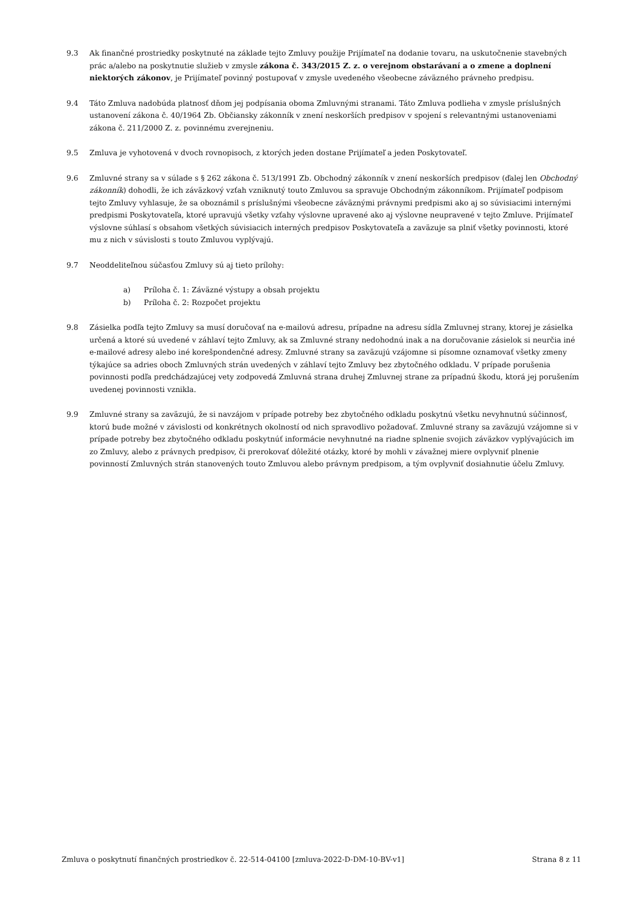9.3 Ak finančné prostriedky poskytnuté na základe tejto Zmluvy použije Prijímateľ na dodanie tovaru, na uskutočnenie stavebných prác a/alebo na poskytnutie služieb v zmysle zákona č. 343/2015 Z. z. o verejnom obstarávaní a o zmene a doplnení niektorých zákonov, je Prijímateľ povinný postupovať v zmysle uvedeného všeobecne záväzného právneho predpisu.
9.4 Táto Zmluva nadobúda platnosť dňom jej podpísania oboma Zmluvnými stranami. Táto Zmluva podlieha v zmysle príslušných ustanovení zákona č. 40/1964 Zb. Občiansky zákonník v znení neskorších predpisov v spojení s relevantnými ustanoveniami zákona č. 211/2000 Z. z. povinnému zverejneniu.
9.5 Zmluva je vyhotovená v dvoch rovnopisoch, z ktorých jeden dostane Prijímateľ a jeden Poskytovateľ.
9.6 Zmluvné strany sa v súlade s § 262 zákona č. 513/1991 Zb. Obchodný zákonník v znení neskorších predpisov (ďalej len Obchodný zákonník) dohodli, že ich záväzkový vzťah vzniknutý touto Zmluvou sa spravuje Obchodným zákonníkom. Prijímateľ podpisom tejto Zmluvy vyhlasuje, že sa oboznámil s príslušnými všeobecne záväznými právnymi predpismi ako aj so súvisiacimi internými predpismi Poskytovateľa, ktoré upravujú všetky vzťahy výslovne upravené ako aj výslovne neupravené v tejto Zmluve. Prijímateľ výslovne súhlasí s obsahom všetkých súvisiacich interných predpisov Poskytovateľa a zaväzuje sa plniť všetky povinnosti, ktoré mu z nich v súvislosti s touto Zmluvou vyplývajú.
9.7 Neoddeliteľnou súčasťou Zmluvy sú aj tieto prílohy:
a) Príloha č. 1: Záväzné výstupy a obsah projektu
b) Príloha č. 2: Rozpočet projektu
9.8 Zásielka podľa tejto Zmluvy sa musí doručovať na e-mailovú adresu, prípadne na adresu sídla Zmluvnej strany, ktorej je zásielka určená a ktoré sú uvedené v záhlaví tejto Zmluvy, ak sa Zmluvné strany nedohodnú inak a na doručovanie zásielok si neurčia iné e-mailové adresy alebo iné korešpondenčné adresy. Zmluvné strany sa zaväzujú vzájomne si písomne oznamovať všetky zmeny týkajúce sa adries oboch Zmluvných strán uvedených v záhlaví tejto Zmluvy bez zbytočného odkladu. V prípade porušenia povinnosti podľa predchádzajúcej vety zodpovedá Zmluvná strana druhej Zmluvnej strane za prípadnú škodu, ktorá jej porušením uvedenej povinnosti vznikla.
9.9 Zmluvné strany sa zaväzujú, že si navzájom v prípade potreby bez zbytočného odkladu poskytnú všetku nevyhnutnú súčinnosť, ktorú bude možné v závislosti od konkrétnych okolností od nich spravodlivo požadovať. Zmluvné strany sa zaväzujú vzájomne si v prípade potreby bez zbytočného odkladu poskytnúť informácie nevyhnutné na riadne splnenie svojich záväzkov vyplývajúcich im zo Zmluvy, alebo z právnych predpisov, či prerokovať dôležité otázky, ktoré by mohli v závažnej miere ovplyvniť plnenie povinností Zmluvných strán stanovených touto Zmluvou alebo právnym predpisom, a tým ovplyvniť dosiahnutie účelu Zmluvy.
Zmluva o poskytnutí finančných prostriedkov č. 22-514-04100 [zmluva-2022-D-DM-10-BV-v1] Strana 8 z 11